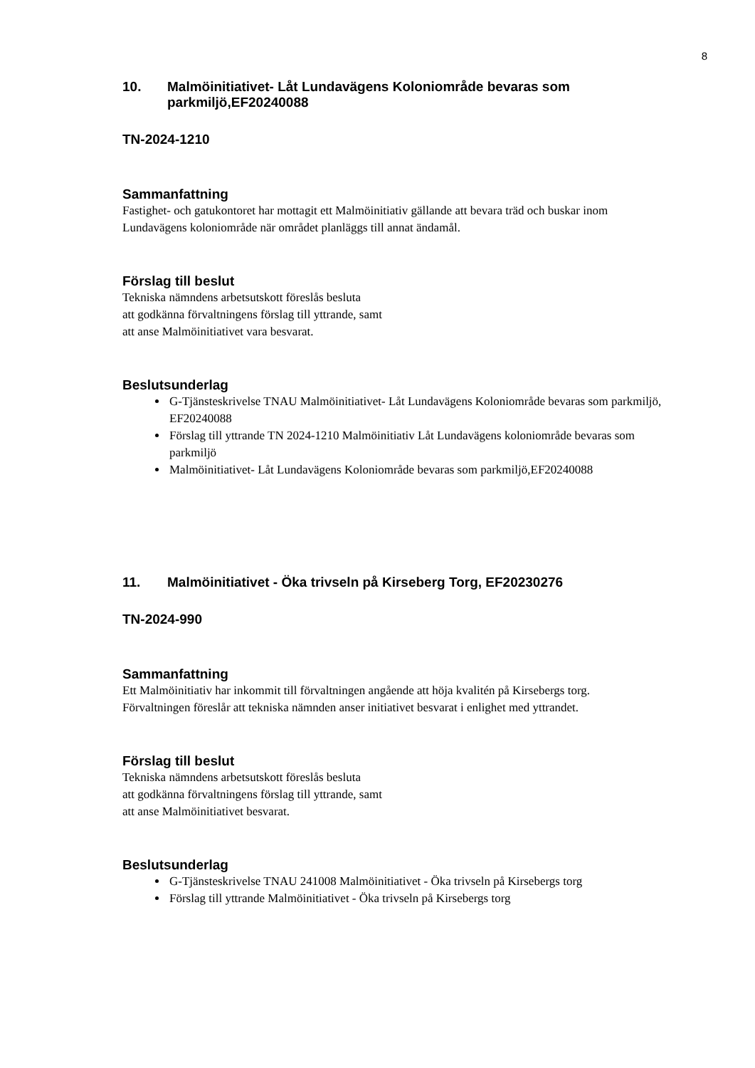8
10. Malmöinitiativet- Låt Lundavägens Koloniområde bevaras som parkmiljö,EF20240088
TN-2024-1210
Sammanfattning
Fastighet- och gatukontoret har mottagit ett Malmöinitiativ gällande att bevara träd och buskar inom Lundavägens koloniområde när området planläggs till annat ändamål.
Förslag till beslut
Tekniska nämndens arbetsutskott föreslås besluta
att godkänna förvaltningens förslag till yttrande, samt
att anse Malmöinitiativet vara besvarat.
Beslutsunderlag
G-Tjänsteskrivelse TNAU Malmöinitiativet- Låt Lundavägens Koloniområde bevaras som parkmiljö, EF20240088
Förslag till yttrande TN 2024-1210 Malmöinitiativ Låt Lundavägens koloniområde bevaras som parkmiljö
Malmöinitiativet- Låt Lundavägens Koloniområde bevaras som parkmiljö,EF20240088
11. Malmöinitiativet - Öka trivseln på Kirseberg Torg, EF20230276
TN-2024-990
Sammanfattning
Ett Malmöinitiativ har inkommit till förvaltningen angående att höja kvalitén på Kirsebergs torg.
Förvaltningen föreslår att tekniska nämnden anser initiativet besvarat i enlighet med yttrandet.
Förslag till beslut
Tekniska nämndens arbetsutskott föreslås besluta
att godkänna förvaltningens förslag till yttrande, samt
att anse Malmöinitiativet besvarat.
Beslutsunderlag
G-Tjänsteskrivelse TNAU 241008 Malmöinitiativet - Öka trivseln på Kirsebergs torg
Förslag till yttrande Malmöinitiativet - Öka trivseln på Kirsebergs torg